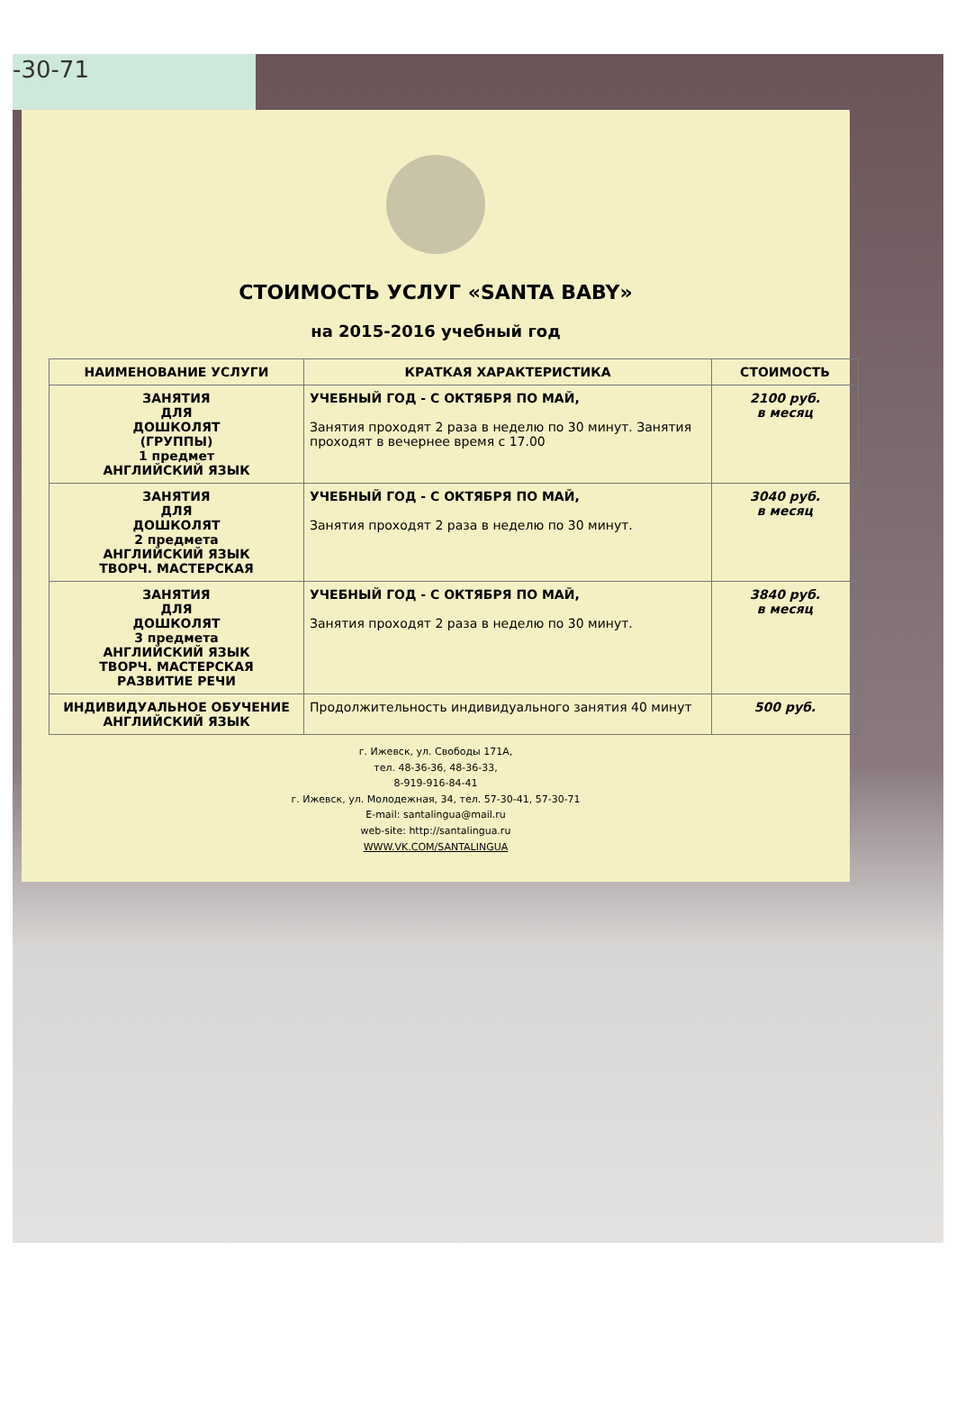-30-71
СТОИМОСТЬ УСЛУГ «SANTA BABY»
на 2015-2016 учебный год
| НАИМЕНОВАНИЕ УСЛУГИ | КРАТКАЯ ХАРАКТЕРИСТИКА | СТОИМОСТЬ |
| --- | --- | --- |
| ЗАНЯТИЯ ДЛЯ ДОШКОЛЯТ (ГРУППЫ) 1 предмет АНГЛИЙСКИЙ ЯЗЫК | УЧЕБНЫЙ ГОД - С ОКТЯБРЯ ПО МАЙ, Занятия проходят 2 раза в неделю по 30 минут. Занятия проходят в вечернее время с 17.00 | 2100 руб. в месяц |
| ЗАНЯТИЯ ДЛЯ ДОШКОЛЯТ 2 предмета АНГЛИЙСКИЙ ЯЗЫК ТВОРЧ. МАСТЕРСКАЯ | УЧЕБНЫЙ ГОД - С ОКТЯБРЯ ПО МАЙ, Занятия проходят 2 раза в неделю по 30 минут. | 3040 руб. в месяц |
| ЗАНЯТИЯ ДЛЯ ДОШКОЛЯТ 3 предмета АНГЛИЙСКИЙ ЯЗЫК ТВОРЧ. МАСТЕРСКАЯ РАЗВИТИЕ РЕЧИ | УЧЕБНЫЙ ГОД - С ОКТЯБРЯ ПО МАЙ, Занятия проходят 2 раза в неделю по 30 минут. | 3840 руб. в месяц |
| ИНДИВИДУАЛЬНОЕ ОБУЧЕНИЕ АНГЛИЙСКИЙ ЯЗЫК | Продолжительность индивидуального занятия 40 минут | 500 руб. |
г. Ижевск, ул. Свободы 171А,
тел. 48-36-36, 48-36-33,
8-919-916-84-41
г. Ижевск, ул. Молодежная, 34, тел. 57-30-41, 57-30-71
E-mail: santalingua@mail.ru
web-site: http://santalingua.ru
WWW.VK.COM/SANTALINGUA